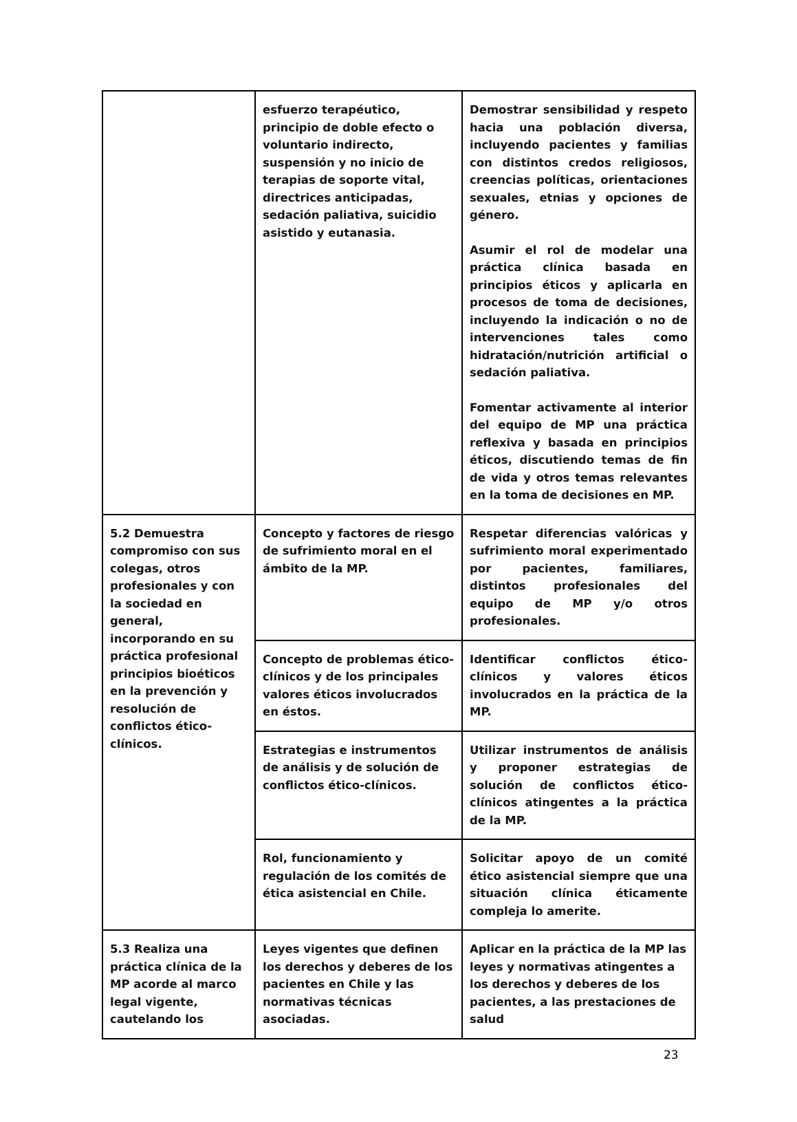| | esfuerzo terapéutico, principio de doble efecto o voluntario indirecto, suspensión y no inicio de terapias de soporte vital, directrices anticipadas, sedación paliativa, suicidio asistido y eutanasia. | Demostrar sensibilidad y respeto hacia una población diversa, incluyendo pacientes y familias con distintos credos religiosos, creencias políticas, orientaciones sexuales, etnias y opciones de género. Asumir el rol de modelar una práctica clínica basada en principios éticos y aplicarla en procesos de toma de decisiones, incluyendo la indicación o no de intervenciones tales como hidratación/nutrición artificial o sedación paliativa. Fomentar activamente al interior del equipo de MP una práctica reflexiva y basada en principios éticos, discutiendo temas de fin de vida y otros temas relevantes en la toma de decisiones en MP. |
| 5.2 Demuestra compromiso con sus colegas, otros profesionales y con la sociedad en general, incorporando en su práctica profesional principios bioéticos en la prevención y resolución de conflictos ético-clínicos. | Concepto y factores de riesgo de sufrimiento moral en el ámbito de la MP. | Respetar diferencias valóricas y sufrimiento moral experimentado por pacientes, familiares, distintos profesionales del equipo de MP y/o otros profesionales. |
| | Concepto de problemas ético-clínicos y de los principales valores éticos involucrados en éstos. | Identificar conflictos ético-clínicos y valores éticos involucrados en la práctica de la MP. |
| | Estrategias e instrumentos de análisis y de solución de conflictos ético-clínicos. | Utilizar instrumentos de análisis y proponer estrategias de solución de conflictos ético-clínicos atingentes a la práctica de la MP. |
| | Rol, funcionamiento y regulación de los comités de ética asistencial en Chile. | Solicitar apoyo de un comité ético asistencial siempre que una situación clínica éticamente compleja lo amerite. |
| 5.3 Realiza una práctica clínica de la MP acorde al marco legal vigente, cautelando los | Leyes vigentes que definen los derechos y deberes de los pacientes en Chile y las normativas técnicas asociadas. | Aplicar en la práctica de la MP las leyes y normativas atingentes a los derechos y deberes de los pacientes, a las prestaciones de salud |
23